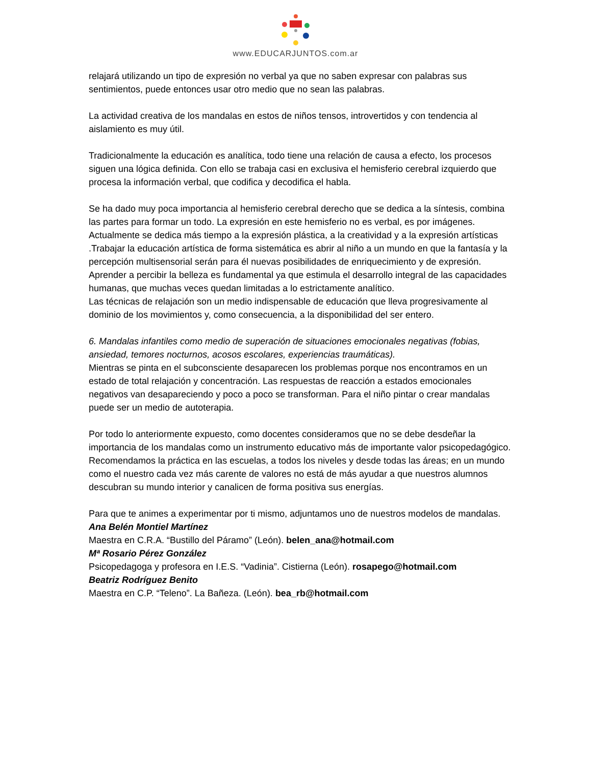www.EDUCARJUNTOS.com.ar
relajará utilizando un tipo de expresión no verbal ya que no saben expresar con palabras sus sentimientos, puede entonces usar otro medio que no sean las palabras.
La actividad creativa de los mandalas en estos de niños tensos, introvertidos y con tendencia al aislamiento es muy útil.
Tradicionalmente la educación es analítica, todo tiene una relación de causa a efecto, los procesos siguen una lógica definida. Con ello se trabaja casi en exclusiva el hemisferio cerebral izquierdo que procesa la información verbal, que codifica y decodifica el habla.
Se ha dado muy poca importancia al hemisferio cerebral derecho que se dedica a la síntesis, combina las partes para formar un todo. La expresión en este hemisferio no es verbal, es por imágenes. Actualmente se dedica más tiempo a la expresión plástica, a la creatividad y a la expresión artísticas .Trabajar la educación artística de forma sistemática es abrir al niño a un mundo en que la fantasía y la percepción multisensorial serán para él nuevas posibilidades de enriquecimiento y de expresión.
Aprender a percibir la belleza es fundamental ya que estimula el desarrollo integral de las capacidades humanas, que muchas veces quedan limitadas a lo estrictamente analítico.
Las técnicas de relajación son un medio indispensable de educación que lleva progresivamente al dominio de los movimientos y, como consecuencia, a la disponibilidad del ser entero.
6. Mandalas infantiles como medio de superación de situaciones emocionales negativas (fobias, ansiedad, temores nocturnos, acosos escolares, experiencias traumáticas).
Mientras se pinta en el subconsciente desaparecen los problemas porque nos encontramos en un estado de total relajación y concentración. Las respuestas de reacción a estados emocionales negativos van desapareciendo y poco a poco se transforman. Para el niño pintar o crear mandalas puede ser un medio de autoterapia.
Por todo lo anteriormente expuesto, como docentes consideramos que no se debe desdeñar la importancia de los mandalas como un instrumento educativo más de importante valor psicopedagógico. Recomendamos la práctica en las escuelas, a todos los niveles y desde todas las áreas; en un mundo como el nuestro cada vez más carente de valores no está de más ayudar a que nuestros alumnos descubran su mundo interior y canalicen de forma positiva sus energías.
Para que te animes a experimentar por ti mismo, adjuntamos uno de nuestros modelos de mandalas.
Ana Belén Montiel Martínez
Maestra en C.R.A. “Bustillo del Páramo” (León). belen_ana@hotmail.com
Mª Rosario Pérez González
Psicopedagoga y profesora en I.E.S. “Vadinia”. Cistierna (León). rosapego@hotmail.com
Beatriz Rodríguez Benito
Maestra en C.P. “Teleno”. La Bañeza. (León). bea_rb@hotmail.com